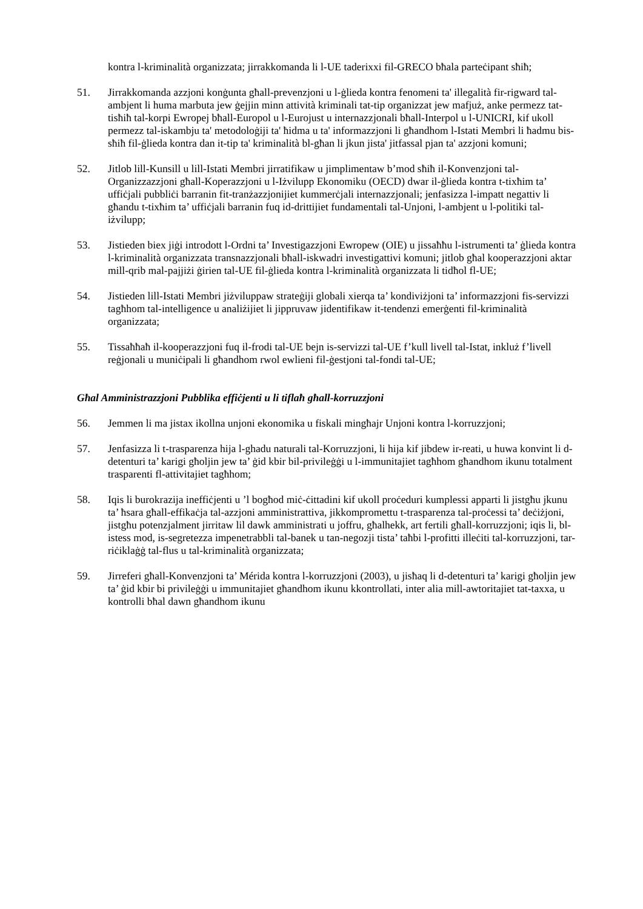kontra l-kriminalità organizzata; jirrakkomanda li l-UE taderixxi fil-GRECO bħala parteċipant sħiħ;
51. Jirrakkomanda azzjoni konġunta għall-prevenzjoni u l-ġlieda kontra fenomeni ta' illegalità fir-rigward tal-ambjent li huma marbuta jew ġejjin minn attività kriminali tat-tip organizzat jew mafjuż, anke permezz tat-tisħiħ tal-korpi Ewropej bħall-Europol u l-Eurojust u internazzjonali bħall-Interpol u l-UNICRI, kif ukoll permezz tal-iskambju ta' metodoloġiji ta' ħidma u ta' informazzjoni li għandhom l-Istati Membri li ħadmu bis-sħiħ fil-ġlieda kontra dan it-tip ta' kriminalità bl-għan li jkun jista' jitfassal pjan ta' azzjoni komuni;
52. Jitlob lill-Kunsill u lill-Istati Membri jirratifikaw u jimplimentaw b’mod sħiħ il-Konvenzjoni tal-Organizzazzjoni għall-Koperazzjoni u l-Iżvilupp Ekonomiku (OECD) dwar il-ġlieda kontra t-tixħim ta’ uffiċjali pubbliċi barranin fit-tranżazzjonijiet kummerċjali internazzjonali; jenfasizza l-impatt negattiv li għandu t-tixħim ta’ uffiċjali barranin fuq id-drittijiet fundamentali tal-Unjoni, l-ambjent u l-politiki tal-iżvilupp;
53. Jistieden biex jiġi introdott l-Ordni ta’ Investigazzjoni Ewropew (OIE) u jissaħħu l-istrumenti ta’ ġlieda kontra l-kriminalità organizzata transnazzjonali bħall-iskwadri investigattivi komuni; jitlob għal kooperazzjoni aktar mill-qrib mal-pajjiżi ġirien tal-UE fil-ġlieda kontra l-kriminalità organizzata li tidħol fl-UE;
54. Jistieden lill-Istati Membri jiżviluppaw strateġiji globali xierqa ta’ kondiviżjoni ta’ informazzjoni fis-servizzi tagħhom tal-intelligence u analiżijiet li jippruvaw jidentifikaw it-tendenzi emerġenti fil-kriminalità organizzata;
55. Tissaħħaħ il-kooperazzjoni fuq il-frodi tal-UE bejn is-servizzi tal-UE f’kull livell tal-Istat, inkluż f’livell reġjonali u muniċipali li għandhom rwol ewlieni fil-ġestjoni tal-fondi tal-UE;
Għal Amministrazzjoni Pubblika effiċjenti u li tiflaħ għall-korruzzjoni
56. Jemmen li ma jistax ikollna unjoni ekonomika u fiskali mingħajr Unjoni kontra l-korruzzjoni;
57. Jenfasizza li t-trasparenza hija l-ghadu naturali tal-Korruzzjoni, li hija kif jibdew ir-reati, u huwa konvint li d-detenturi ta’ karigi għoljin jew ta’ ġid kbir bil-privileġġi u l-immunitajiet tagħhom għandhom ikunu totalment trasparenti fl-attivitajiet tagħhom;
58. Iqis li burokrazija ineffiċjenti u ’l bogħod miċ-ċittadini kif ukoll proċeduri kumplessi apparti li jistgħu jkunu ta’ ħsara għall-effikaċja tal-azzjoni amministrattiva, jikkompromettu t-trasparenza tal-proċessi ta’ deċiżjoni, jistgħu potenzjalment jirritaw lil dawk amministrati u joffru, għalhekk, art fertili għall-korruzzjoni; iqis li, bl-istess mod, is-segretezza impenetrabbli tal-banek u tan-negozji tista’ taħbi l-profitti illeċiti tal-korruzzjoni, tar-riċiklaġġ tal-flus u tal-kriminalità organizzata;
59. Jirreferi għall-Konvenzjoni ta’ Mérida kontra l-korruzzjoni (2003), u jisħaq li d-detenturi ta’ karigi għoljin jew ta’ ġid kbir bi privileġġi u immunitajiet għandhom ikunu kkontrollati, inter alia mill-awtoritajiet tat-taxxa, u kontrolli bħal dawn għandhom ikunu